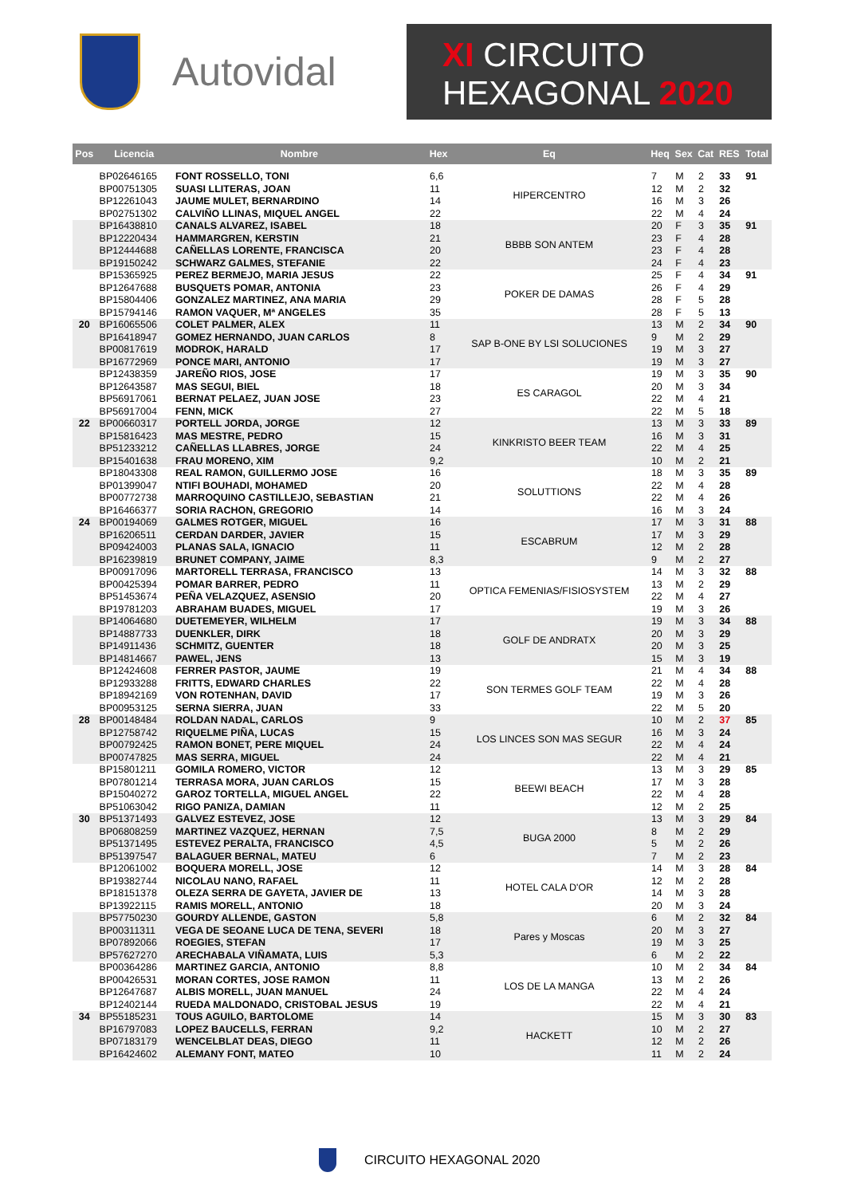Autovidal
XI CIRCUITO
HEXAGONAL 2020
| Pos | Licencia | Nombre | Hex | Eq | Heq | Sex | Cat | RES | Total |
| --- | --- | --- | --- | --- | --- | --- | --- | --- | --- |
| | BP02646165 | FONT ROSSELLO, TONI | 6,6 | HIPERCENTRO | 7 | M | 2 | 33 | 91 |
| | BP00751305 | SUASI LLITERAS, JOAN | 11 | | 12 | M | 2 | 32 | |
| | BP12261043 | JAUME MULET, BERNARDINO | 14 | | 16 | M | 3 | 26 | |
| | BP02751302 | CALVIÑO LLINAS, MIQUEL ANGEL | 22 | | 22 | M | 4 | 24 | |
| | BP16438810 | CANALS ALVAREZ, ISABEL | 18 | BBBB SON ANTEM | 20 | F | 3 | 35 | 91 |
| | BP12220434 | HAMMARGREN, KERSTIN | 21 | | 23 | F | 4 | 28 | |
| | BP12444688 | CAÑELLAS LORENTE, FRANCISCA | 20 | | 23 | F | 4 | 28 | |
| | BP19150242 | SCHWARZ GALMES, STEFANIE | 22 | | 24 | F | 4 | 23 | |
| | BP15365925 | PEREZ BERMEJO, MARIA JESUS | 22 | POKER DE DAMAS | 25 | F | 4 | 34 | 91 |
| | BP12647688 | BUSQUETS POMAR, ANTONIA | 23 | | 26 | F | 4 | 29 | |
| | BP15804406 | GONZALEZ MARTINEZ, ANA MARIA | 29 | | 28 | F | 5 | 28 | |
| | BP15794146 | RAMON VAQUER, Mª ANGELES | 35 | | 28 | F | 5 | 13 | |
| 20 | BP16065506 | COLET PALMER, ALEX | 11 | SAP B-ONE BY LSI SOLUCIONES | 13 | M | 2 | 34 | 90 |
| | BP16418947 | GOMEZ HERNANDO, JUAN CARLOS | 8 | | 9 | M | 2 | 29 | |
| | BP00817619 | MODROK, HARALD | 17 | | 19 | M | 3 | 27 | |
| | BP16772969 | PONCE MARI, ANTONIO | 17 | | 19 | M | 3 | 27 | |
| | BP12438359 | JAREÑO RIOS, JOSE | 17 | ES CARAGOL | 19 | M | 3 | 35 | 90 |
| | BP12643587 | MAS SEGUI, BIEL | 18 | | 20 | M | 3 | 34 | |
| | BP56917061 | BERNAT PELAEZ, JUAN JOSE | 23 | | 22 | M | 4 | 21 | |
| | BP56917004 | FENN, MICK | 27 | | 22 | M | 5 | 18 | |
| 22 | BP00660317 | PORTELL JORDA, JORGE | 12 | KINKRISTO BEER TEAM | 13 | M | 3 | 33 | 89 |
| | BP15816423 | MAS MESTRE, PEDRO | 15 | | 16 | M | 3 | 31 | |
| | BP51233212 | CAÑELLAS LLABRES, JORGE | 24 | | 22 | M | 4 | 25 | |
| | BP15401638 | FRAU MORENO, XIM | 9,2 | | 10 | M | 2 | 21 | |
| | BP18043308 | REAL RAMON, GUILLERMO JOSE | 16 | SOLUTTIONS | 18 | M | 3 | 35 | 89 |
| | BP01399047 | NTIFI BOUHADI, MOHAMED | 20 | | 22 | M | 4 | 28 | |
| | BP00772738 | MARROQUINO CASTILLEJO, SEBASTIAN | 21 | | 22 | M | 4 | 26 | |
| | BP16466377 | SORIA RACHON, GREGORIO | 14 | | 16 | M | 3 | 24 | |
| 24 | BP00194069 | GALMES ROTGER, MIGUEL | 16 | ESCABRUM | 17 | M | 3 | 31 | 88 |
| | BP16206511 | CERDAN DARDER, JAVIER | 15 | | 17 | M | 3 | 29 | |
| | BP09424003 | PLANAS SALA, IGNACIO | 11 | | 12 | M | 2 | 28 | |
| | BP16239819 | BRUNET COMPANY, JAIME | 8,3 | | 9 | M | 2 | 27 | |
| | BP00917096 | MARTORELL TERRASA, FRANCISCO | 13 | OPTICA FEMENIAS/FISIOSYSTEM | 14 | M | 3 | 32 | 88 |
| | BP00425394 | POMAR BARRER, PEDRO | 11 | | 13 | M | 2 | 29 | |
| | BP51453674 | PEÑA VELAZQUEZ, ASENSIO | 20 | | 22 | M | 4 | 27 | |
| | BP19781203 | ABRAHAM BUADES, MIGUEL | 17 | | 19 | M | 3 | 26 | |
| | BP14064680 | DUETEMEYER, WILHELM | 17 | GOLF DE ANDRATX | 19 | M | 3 | 34 | 88 |
| | BP14887733 | DUENKLER, DIRK | 18 | | 20 | M | 3 | 29 | |
| | BP14911436 | SCHMITZ, GUENTER | 18 | | 20 | M | 3 | 25 | |
| | BP14814667 | PAWEL, JENS | 13 | | 15 | M | 3 | 19 | |
| | BP12424608 | FERRER PASTOR, JAUME | 19 | SON TERMES GOLF TEAM | 21 | M | 4 | 34 | 88 |
| | BP12933288 | FRITTS, EDWARD CHARLES | 22 | | 22 | M | 4 | 28 | |
| | BP18942169 | VON ROTENHAN, DAVID | 17 | | 19 | M | 3 | 26 | |
| | BP00953125 | SERNA SIERRA, JUAN | 33 | | 22 | M | 5 | 20 | |
| 28 | BP00148484 | ROLDAN NADAL, CARLOS | 9 | LOS LINCES SON MAS SEGUR | 10 | M | 2 | 37 | 85 |
| | BP12758742 | RIQUELME PIÑA, LUCAS | 15 | | 16 | M | 3 | 24 | |
| | BP00792425 | RAMON BONET, PERE MIQUEL | 24 | | 22 | M | 4 | 24 | |
| | BP00747825 | MAS SERRA, MIGUEL | 24 | | 22 | M | 4 | 21 | |
| | BP15801211 | GOMILA ROMERO, VICTOR | 12 | BEEWI BEACH | 13 | M | 3 | 29 | 85 |
| | BP07801214 | TERRASA MORA, JUAN CARLOS | 15 | | 17 | M | 3 | 28 | |
| | BP15040272 | GAROZ TORTELLA, MIGUEL ANGEL | 22 | | 22 | M | 4 | 28 | |
| | BP51063042 | RIGO PANIZA, DAMIAN | 11 | | 12 | M | 2 | 25 | |
| 30 | BP51371493 | GALVEZ ESTEVEZ, JOSE | 12 | BUGA 2000 | 13 | M | 3 | 29 | 84 |
| | BP06808259 | MARTINEZ VAZQUEZ, HERNAN | 7,5 | | 8 | M | 2 | 29 | |
| | BP51371495 | ESTEVEZ PERALTA, FRANCISCO | 4,5 | | 5 | M | 2 | 26 | |
| | BP51397547 | BALAGUER BERNAL, MATEU | 6 | | 7 | M | 2 | 23 | |
| | BP12061002 | BOQUERA MORELL, JOSE | 12 | HOTEL CALA D'OR | 14 | M | 3 | 28 | 84 |
| | BP19382744 | NICOLAU NANO, RAFAEL | 11 | | 12 | M | 2 | 28 | |
| | BP18151378 | OLEZA SERRA DE GAYETA, JAVIER DE | 13 | | 14 | M | 3 | 28 | |
| | BP13922115 | RAMIS MORELL, ANTONIO | 18 | | 20 | M | 3 | 24 | |
| | BP57750230 | GOURDY ALLENDE, GASTON | 5,8 | Pares y Moscas | 6 | M | 2 | 32 | 84 |
| | BP00311311 | VEGA DE SEOANE LUCA DE TENA, SEVERI | 18 | | 20 | M | 3 | 27 | |
| | BP07892066 | ROEGIES, STEFAN | 17 | | 19 | M | 3 | 25 | |
| | BP57627270 | ARECHABALA VIÑAMATA, LUIS | 5,3 | | 6 | M | 2 | 22 | |
| | BP00364286 | MARTINEZ GARCIA, ANTONIO | 8,8 | LOS DE LA MANGA | 10 | M | 2 | 34 | 84 |
| | BP00426531 | MORAN CORTES, JOSE RAMON | 11 | | 13 | M | 2 | 26 | |
| | BP12647687 | ALBIS MORELL, JUAN MANUEL | 24 | | 22 | M | 4 | 24 | |
| | BP12402144 | RUEDA MALDONADO, CRISTOBAL JESUS | 19 | | 22 | M | 4 | 21 | |
| 34 | BP55185231 | TOUS AGUILO, BARTOLOME | 14 | HACKETT | 15 | M | 3 | 30 | 83 |
| | BP16797083 | LOPEZ BAUCELLS, FERRAN | 9,2 | | 10 | M | 2 | 27 | |
| | BP07183179 | WENCELBLAT DEAS, DIEGO | 11 | | 12 | M | 2 | 26 | |
| | BP16424602 | ALEMANY FONT, MATEO | 10 | | 11 | M | 2 | 24 | |
CIRCUITO HEXAGONAL 2020